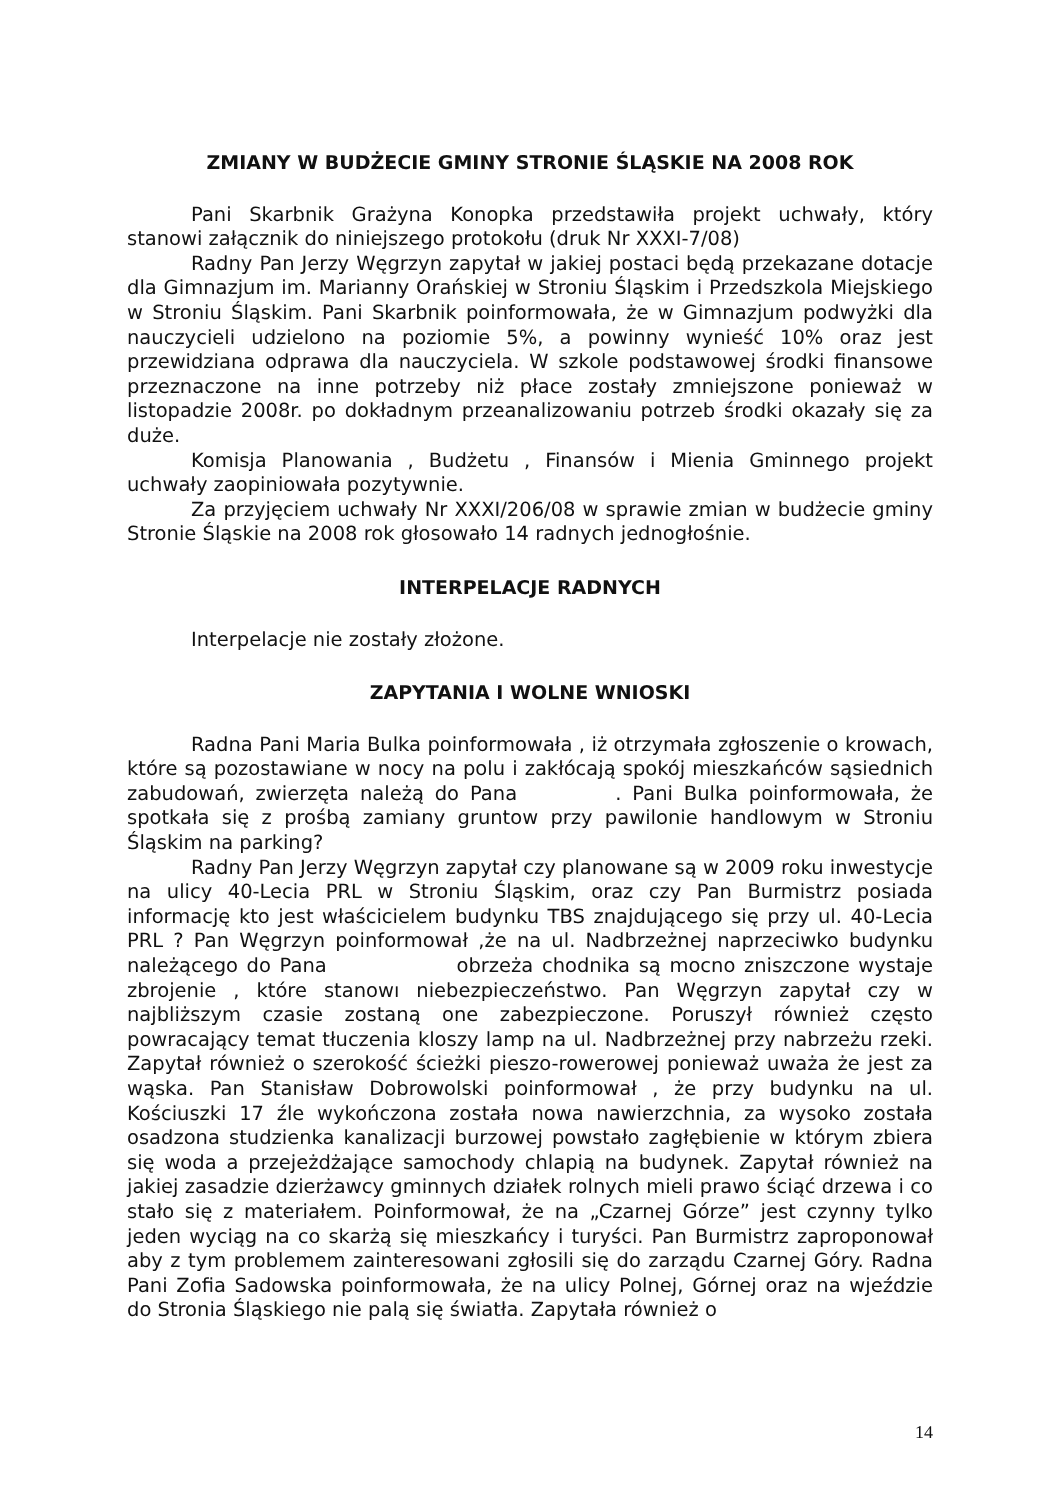ZMIANY W BUDŻECIE GMINY STRONIE ŚLĄSKIE NA 2008 ROK
Pani Skarbnik Grażyna Konopka przedstawiła projekt uchwały, który stanowi załącznik do niniejszego protokołu (druk Nr XXXI-7/08)
Radny Pan Jerzy Węgrzyn zapytał w jakiej postaci będą przekazane dotacje dla Gimnazjum im. Marianny Orańskiej w Stroniu Śląskim i Przedszkola Miejskiego w Stroniu Śląskim. Pani Skarbnik poinformowała, że w Gimnazjum podwyżki dla nauczycieli udzielono na poziomie 5%, a powinny wynieść 10% oraz jest przewidziana odprawa dla nauczyciela. W szkole podstawowej środki finansowe przeznaczone na inne potrzeby niż płace zostały zmniejszone ponieważ w listopadzie 2008r. po dokładnym przeanalizowaniu potrzeb środki okazały się za duże.
Komisja Planowania , Budżetu , Finansów i Mienia Gminnego projekt uchwały zaopiniowała pozytywnie.
Za przyjęciem uchwały Nr XXXI/206/08 w sprawie zmian w budżecie gminy Stronie Śląskie na 2008 rok głosowało 14 radnych jednogłośnie.
INTERPELACJE RADNYCH
Interpelacje nie zostały złożone.
ZAPYTANIA I WOLNE WNIOSKI
Radna Pani Maria Bulka poinformowała , iż otrzymała zgłoszenie o krowach, które są pozostawiane w nocy na polu i zakłócają spokój mieszkańców sąsiednich zabudowań, zwierzęta należą do Pana . Pani Bulka poinformowała, że spotkała się z prośbą zamiany gruntow przy pawilonie handlowym w Stroniu Śląskim na parking?
Radny Pan Jerzy Węgrzyn zapytał czy planowane są w 2009 roku inwestycje na ulicy 40-Lecia PRL w Stroniu Śląskim, oraz czy Pan Burmistrz posiada informację kto jest właścicielem budynku TBS znajdującego się przy ul. 40-Lecia PRL ? Pan Węgrzyn poinformował ,że na ul. Nadbrzeżnej naprzeciwko budynku należącego do Pana obrzeża chodnika są mocno zniszczone wystaje zbrojenie , które stanowı niebezpieczeństwo. Pan Węgrzyn zapytał czy w najbliższym czasie zostaną one zabezpieczone. Poruszył również często powracający temat tłuczenia kloszy lamp na ul. Nadbrzeżnej przy nabrzeżu rzeki. Zapytał również o szerokość ścieżki pieszo-rowerowej ponieważ uważa że jest za wąska. Pan Stanisław Dobrowolski poinformował , że przy budynku na ul. Kościuszki 17 źle wykończona została nowa nawierzchnia, za wysoko została osadzona studzienka kanalizacji burzowej powstało zagłębienie w którym zbiera się woda a przejeżdżające samochody chlapią na budynek. Zapytał również na jakiej zasadzie dzierżawcy gminnych działek rolnych mieli prawo ściąć drzewa i co stało się z materiałem. Poinformował, że na „Czarnej Górze” jest czynny tylko jeden wyciąg na co skarżą się mieszkańcy i turyści. Pan Burmistrz zaproponował aby z tym problemem zainteresowani zgłosili się do zarządu Czarnej Góry. Radna Pani Zofia Sadowska poinformowała, że na ulicy Polnej, Górnej oraz na wjeździe do Stronia Śląskiego nie palą się światła. Zapytała również o
14